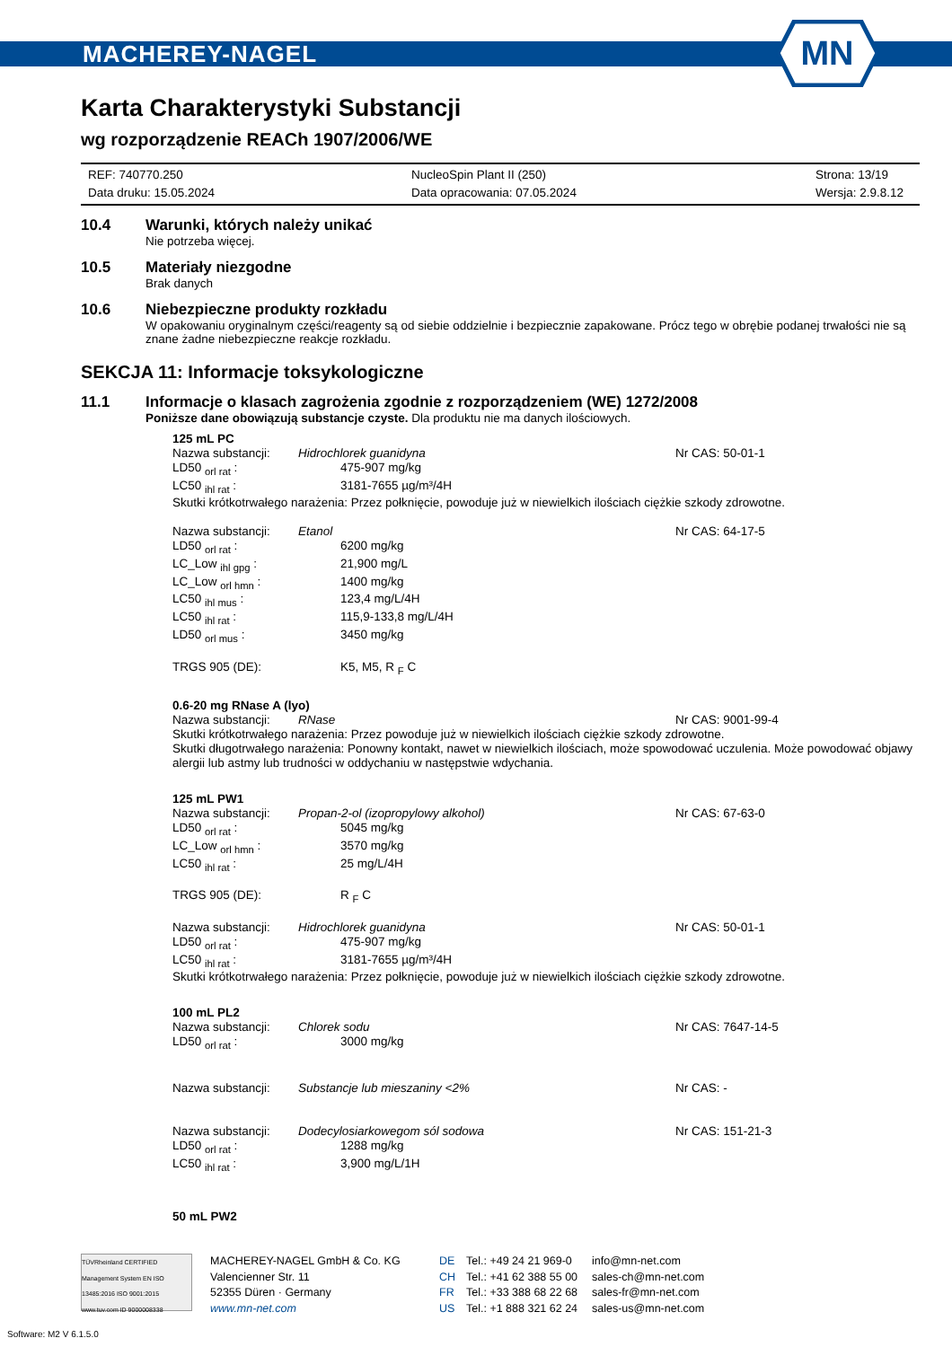MACHEREY-NAGEL
MN
Karta Charakterystyki Substancji
wg rozporządzenie REACh 1907/2006/WE
REF: 740770.250
NucleoSpin Plant II (250)
Strona: 13/19
Data druku: 15.05.2024
Data opracowania: 07.05.2024
Wersja: 2.9.8.12
10.4 Warunki, których należy unikać
Nie potrzeba więcej.
10.5 Materiały niezgodne
Brak danych
10.6 Niebezpieczne produkty rozkładu
W opakowaniu oryginalnym części/reagenty są od siebie oddzielnie i bezpiecznie zapakowane. Prócz tego w obrębie podanej trwałości nie są znane żadne niebezpieczne reakcje rozkładu.
SEKCJA 11: Informacje toksykologiczne
11.1 Informacje o klasach zagrożenia zgodnie z rozporządzeniem (WE) 1272/2008
Poniższe dane obowiązują substancje czyste. Dla produktu nie ma danych ilościowych.
125 mL PC
Nazwa substancji: Hidrochlorek guanidyna Nr CAS: 50-01-1
LD50 <sub>orl rat</sub> : 475-907 mg/kg LC50 <sub>ihl rat</sub> : 3181-7655 µg/m³/4H
Skutki krótkotrwałego narażenia: Przez połknięcie, powoduje już w niewielkich ilościach ciężkie szkody zdrowotne.
Nazwa substancji: Etanol Nr CAS: 64-17-5
LD50 <sub>orl rat</sub> : 6200 mg/kg LC_Low <sub>ihl gpg</sub> : 21,900 mg/L LC_Low <sub>orl hmn</sub> : 1400 mg/kg LC50 <sub>ihl mus</sub> : 123,4 mg/L/4H LC50 <sub>ihl rat</sub> : 115,9-133,8 mg/L/4H LD50 <sub>orl mus</sub> : 3450 mg/kg
TRGS 905 (DE): K5, M5, R <sub>F</sub> C
0.6-20 mg RNase A (lyo)
Nazwa substancji: RNase Nr CAS: 9001-99-4
Skutki krótkotrwałego narażenia: Przez powoduje już w niewielkich ilościach ciężkie szkody zdrowotne.
Skutki długotrwałego narażenia: Ponowny kontakt, nawet w niewielkich ilościach, może spowodować uczulenia. Może powodować objawy alergii lub astmy lub trudności w oddychaniu w następstwie wdychania.
125 mL PW1
Nazwa substancji: Propan-2-ol (izopropylowy alkohol) Nr CAS: 67-63-0
LD50 <sub>orl rat</sub> : 5045 mg/kg LC_Low <sub>orl hmn</sub> : 3570 mg/kg LC50 <sub>ihl rat</sub> : 25 mg/L/4H
TRGS 905 (DE): R <sub>F</sub> C
Nazwa substancji: Hidrochlorek guanidyna Nr CAS: 50-01-1
LD50 <sub>orl rat</sub> : 475-907 mg/kg LC50 <sub>ihl rat</sub> : 3181-7655 µg/m³/4H
Skutki krótkotrwałego narażenia: Przez połknięcie, powoduje już w niewielkich ilościach ciężkie szkody zdrowotne.
100 mL PL2
Nazwa substancji: Chlorek sodu Nr CAS: 7647-14-5
LD50 <sub>orl rat</sub> : 3000 mg/kg
Nazwa substancji: Substancje lub mieszaniny <2% Nr CAS: -
Nazwa substancji: Dodecylosiarkowegom sól sodowa Nr CAS: 151-21-3
LD50 <sub>orl rat</sub> : 1288 mg/kg LC50 <sub>ihl rat</sub> : 3,900 mg/L/1H
50 mL PW2
TÜVRheinland CERTIFIED
Management System EN ISO 13485:2016 ISO 9001:2015
www.tuv.com ID 9000008338
MACHEREY-NAGEL GmbH & Co. KG
Valencienner Str. 11
52355 Düren · Germany
www.mn-net.com
DE
CH
FR
US
Tel.: +49 24 21 969-0
Tel.: +41 62 388 55 00
Tel.: +33 388 68 22 68
Tel.: +1 888 321 62 24
info@mn-net.com
sales-ch@mn-net.com
sales-fr@mn-net.com
sales-us@mn-net.com
Software: M2 V 6.1.5.0